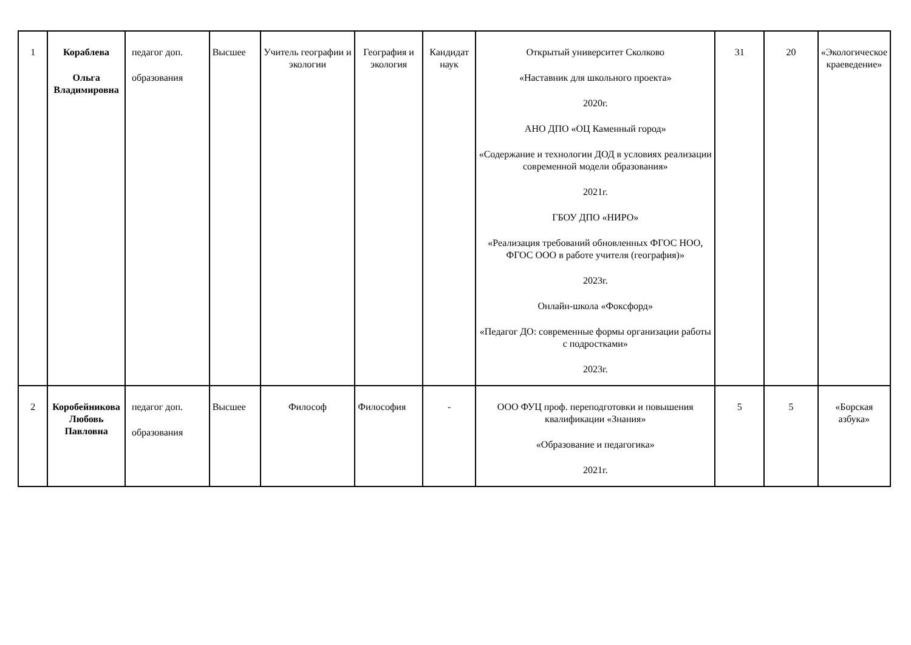| 1 | Кораблева Ольга Владимировна | педагог доп. образования | Высшее | Учитель географии и экологии | География и экология | Кандидат наук | Открытый университет Сколково «Наставник для школьного проекта» 2020г. АНО ДПО «ОЦ Каменный город» «Содержание и технологии ДОД в условиях реализации современной модели образования» 2021г. ГБОУ ДПО «НИРО» «Реализация требований обновленных ФГОС НОО, ФГОС ООО в работе учителя (география)» 2023г. Онлайн-школа «Фоксфорд» «Педагог ДО: современные формы организации работы с подростками» 2023г. | 31 | 20 | «Экологическое краеведение» |
| 2 | Коробейникова Любовь Павловна | педагог доп. образования | Высшее | Философ | Философия | - | ООО ФУЦ проф. переподготовки и повышения квалификации «Знания» «Образование и педагогика» 2021г. | 5 | 5 | «Борская азбука» |